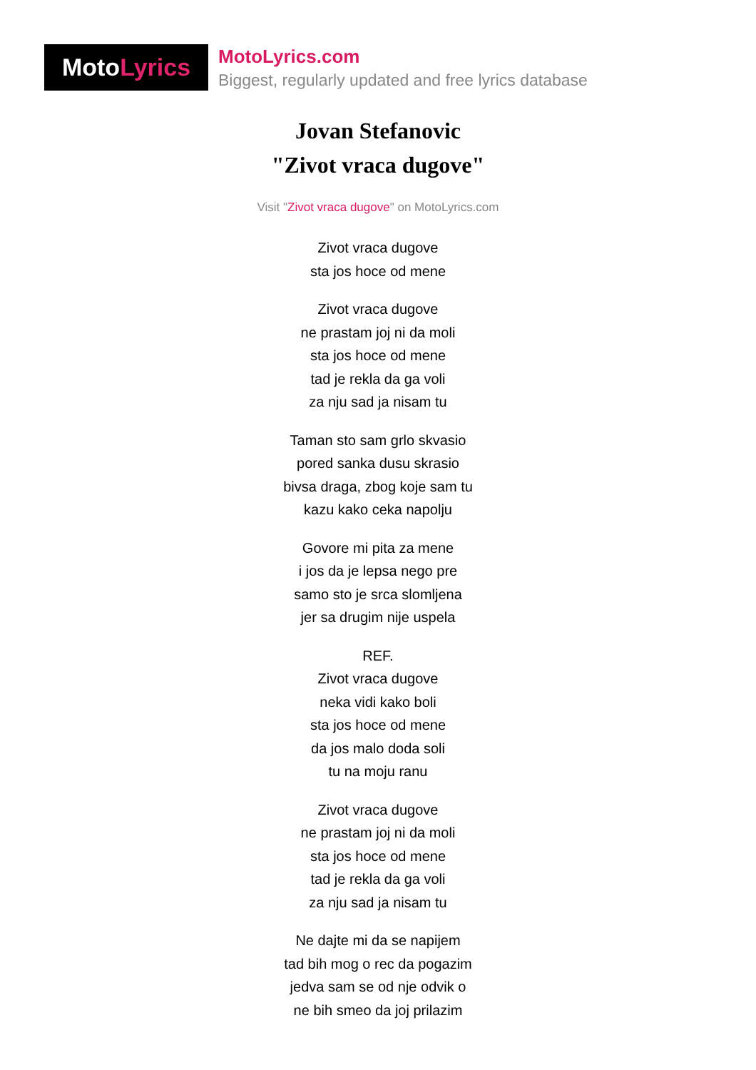Moto Lyrics
MotoLyrics.com
Biggest, regularly updated and free lyrics database
Jovan Stefanovic
"Zivot vraca dugove"
Visit "Zivot vraca dugove" on MotoLyrics.com
Zivot vraca dugove
sta jos hoce od mene
Zivot vraca dugove
ne prastam joj ni da moli
sta jos hoce od mene
tad je rekla da ga voli
za nju sad ja nisam tu
Taman sto sam grlo skvasio
pored sanka dusu skrasio
bivsa draga, zbog koje sam tu
kazu kako ceka napolju
Govore mi pita za mene
i jos da je lepsa nego pre
samo sto je srca slomljena
jer sa drugim nije uspela
REF.
Zivot vraca dugove
neka vidi kako boli
sta jos hoce od mene
da jos malo doda soli
tu na moju ranu
Zivot vraca dugove
ne prastam joj ni da moli
sta jos hoce od mene
tad je rekla da ga voli
za nju sad ja nisam tu
Ne dajte mi da se napijem
tad bih mog o rec da pogazim
jedva sam se od nje odvik o
ne bih smeo da joj prilazim